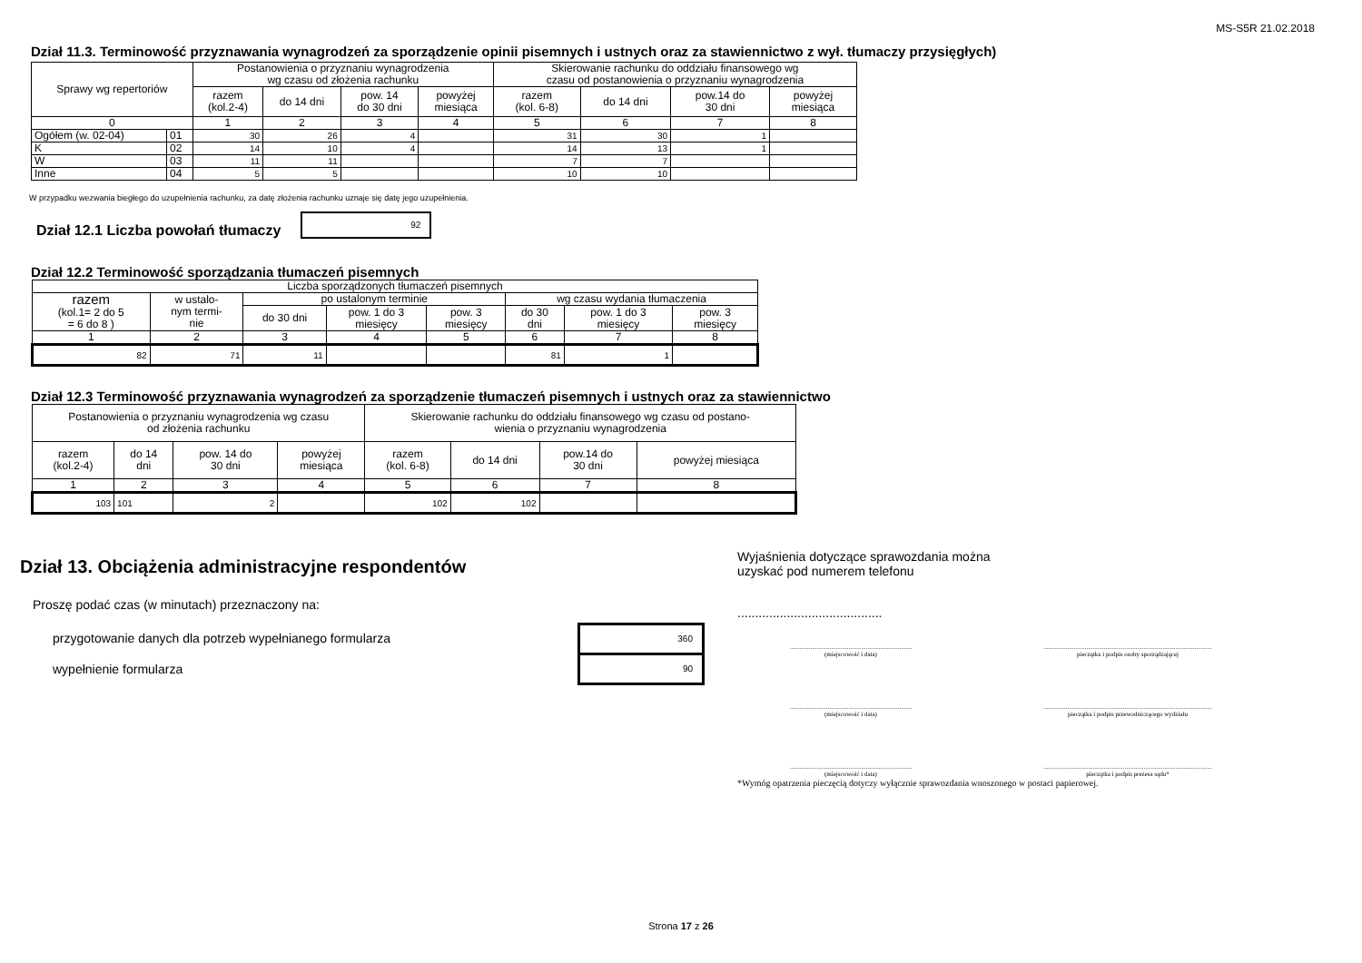MS-S5R 21.02.2018
Dział 11.3. Terminowość przyznawania wynagrodzeń za sporządzenie opinii pisemnych i ustnych oraz za stawiennictwo z wył. tłumaczy przysięgłych)
| Sprawy wg repertoriów | | Postanowienia o przyznaniu wynagrodzenia wg czasu od złożenia rachunku | | | | Skierowanie rachunku do oddziału finansowego wg czasu od postanowienia o przyznaniu wynagrodzenia | | | |
| --- | --- | --- | --- | --- | --- | --- | --- | --- | --- |
| | | razem (kol.2-4) | do 14 dni | pow. 14 do 30 dni | powyżej miesiąca | razem (kol. 6-8) | do 14 dni | pow.14 do 30 dni | powyżej miesiąca |
| 0 | | 1 | 2 | 3 | 4 | 5 | 6 | 7 | 8 |
| Ogółem (w. 02-04) | 01 | 30 | 26 | 4 | | 31 | 30 | 1 | |
| K | 02 | 14 | 10 | 4 | | 14 | 13 | 1 | |
| W | 03 | 11 | 11 | | | 7 | 7 | | |
| Inne | 04 | 5 | 5 | | | 10 | 10 | | |
W przypadku wezwania biegłego do uzupełnienia rachunku, za datę złożenia rachunku uznaje się datę jego uzupełnienia.
Dział 12.1 Liczba powołań tłumaczy
92
Dział 12.2 Terminowość sporządzania tłumaczeń pisemnych
| Liczba sporządzonych tłumaczeń pisemnych | | | | | | | |
| --- | --- | --- | --- | --- | --- | --- | --- |
| razem (kol.1= 2 do 5 = 6 do 8 ) | w ustalo- nym termi- nie | po ustalonym terminie | | | wg czasu wydania tłumaczenia | | |
| | | do 30 dni | pow. 1 do 3 miesięcy | pow. 3 miesięcy | do 30 dni | pow. 1 do 3 miesięcy | pow. 3 miesięcy |
| 1 | 2 | 3 | 4 | 5 | 6 | 7 | 8 |
| 82 | 71 | 11 | | | 81 | 1 | |
Dział 12.3 Terminowość przyznawania wynagrodzeń za sporządzenie tłumaczeń pisemnych i ustnych oraz za stawiennictwo
| Postanowienia o przyznaniu wynagrodzenia wg czasu od złożenia rachunku | | | | Skierowanie rachunku do oddziału finansowego wg czasu od postano- wienia o przyznaniu wynagrodzenia | | | |
| --- | --- | --- | --- | --- | --- | --- | --- |
| razem (kol.2-4) | do 14 dni | pow. 14 do 30 dni | powyżej miesiąca | razem (kol. 6-8) | do 14 dni | pow.14 do 30 dni | powyżej miesiąca |
| 1 | 2 | 3 | 4 | 5 | 6 | 7 | 8 |
| 103 | 101 | 2 | | 102 | 102 | | |
Dział 13. Obciążenia administracyjne respondentów
Proszę podać czas (w minutach) przeznaczony na:
przygotowanie danych dla potrzeb wypełnianego formularza
wypełnienie formularza
360
90
Wyjaśnienia dotyczące sprawozdania można
uzyskać pod numerem telefonu
.........................................
.............................................................................
(miejscowość i data)
..........................................................................................................
pieczątka i podpis osoby sporządzającej
.............................................................................
(miejscowość i data)
..........................................................................................................
pieczątka i podpis przewodniczącego wydziału
.............................................................................
(miejscowość i data)
..........................................................................................................
pieczątka i podpis prezesa sądu*
*Wymóg opatrzenia pieczęcią dotyczy wyłącznie sprawozdania wnoszonego w postaci papierowej.
Strona 17 z 26